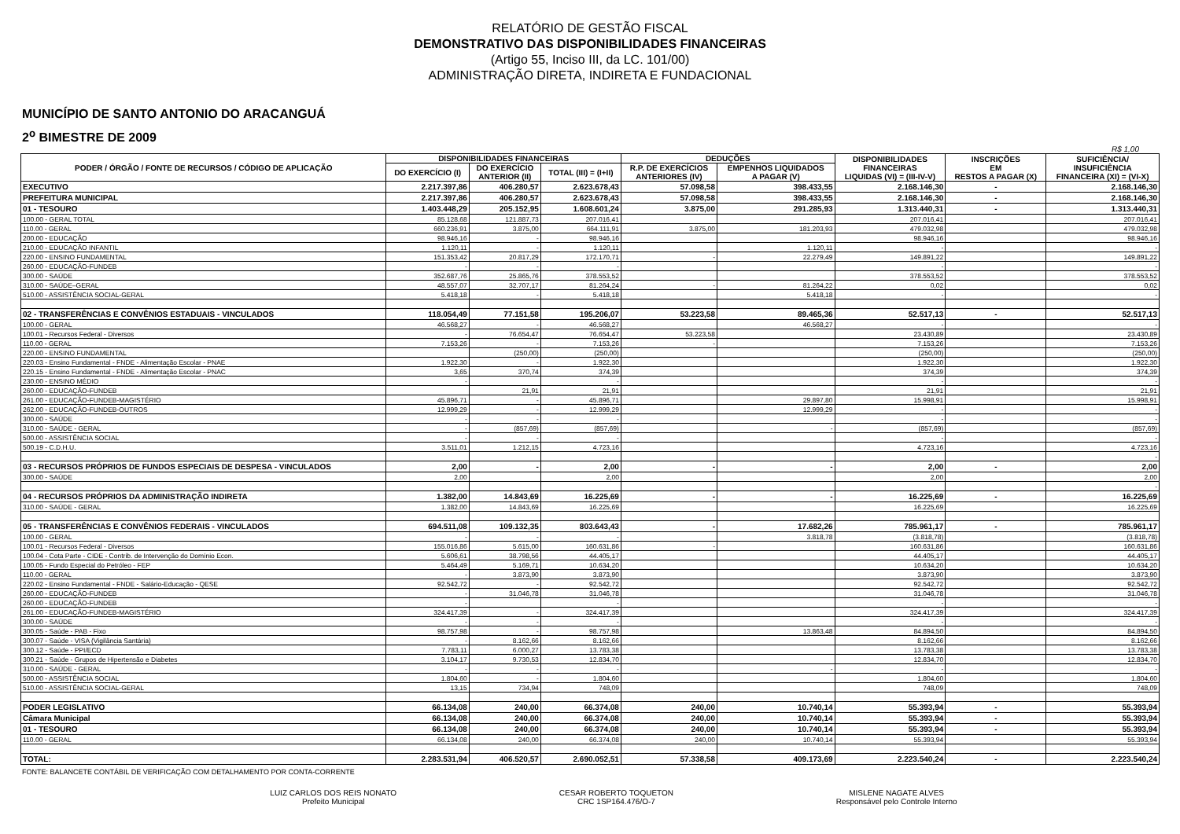RELATÓRIO DE GESTÃO FISCAL
DEMONSTRATIVO DAS DISPONIBILIDADES FINANCEIRAS
(Artigo 55, Inciso III, da LC. 101/00)
ADMINISTRAÇÃO DIRETA, INDIRETA E FUNDACIONAL
MUNICÍPIO DE SANTO ANTONIO DO ARACANGUÁ
2<sup>o</sup> BIMESTRE DE 2009
R$ 1,00
| PODER / ÓRGÃO / FONTE DE RECURSOS / CÓDIGO DE APLICAÇÃO | DISPONIBILIDADES FINANCEIRAS | | | DEDUÇÕES | | DISPONIBILIDADES FINANCEIRAS LIQUIDAS (VI) = (III-IV-V) | INSCRIÇÕES EM RESTOS A PAGAR (X) | SUFICIÊNCIA/ INSUFICIÊNCIA FINANCEIRA (XI) = (VI-X) |
| --- | --- | --- | --- | --- | --- | --- | --- | --- |
| | DO EXERCÍCIO (I) | DO EXERCÍCIO ANTERIOR (II) | TOTAL (III) = (I+II) | R.P. DE EXERCÍCIOS ANTERIORES (IV) | EMPENHOS LIQUIDADOS A PAGAR (V) | | | |
| EXECUTIVO | 2.217.397,86 | 406.280,57 | 2.623.678,43 | 57.098,58 | 398.433,55 | 2.168.146,30 | - | 2.168.146,30 |
| PREFEITURA MUNICIPAL | 2.217.397,86 | 406.280,57 | 2.623.678,43 | 57.098,58 | 398.433,55 | 2.168.146,30 | - | 2.168.146,30 |
| 01 - TESOURO | 1.403.448,29 | 205.152,95 | 1.608.601,24 | 3.875,00 | 291.285,93 | 1.313.440,31 | - | 1.313.440,31 |
| 100.00 - GERAL TOTAL | 85.128,68 | 121.887,73 | 207.016,41 | | | 207.016,41 | | 207.016,41 |
| 110.00 - GERAL | 660.236,91 | 3.875,00 | 664.111,91 | 3.875,00 | 181.203,93 | 479.032,98 | | 479.032,98 |
| 200.00 - EDUCAÇÃO | 98.946,16 | - | 98.946,16 | | | 98.946,16 | | 98.946,16 |
| 210.00 - EDUCAÇÃO INFANTIL | 1.120,11 | - | 1.120,11 | | 1.120,11 | - | | - |
| 220.00 - ENSINO FUNDAMENTAL | 151.353,42 | 20.817,29 | 172.170,71 | - | 22.279,49 | 149.891,22 | | 149.891,22 |
| 260.00 - EDUCAÇÃO-FUNDEB | - | - | - | | | - | | - |
| 300.00 - SAÚDE | 352.687,76 | 25.865,76 | 378.553,52 | | | 378.553,52 | | 378.553,52 |
| 310.00 - SAÚDE–GERAL | 48.557,07 | 32.707,17 | 81.264,24 | - | 81.264,22 | 0,02 | | 0,02 |
| 510.00 - ASSISTÊNCIA SOCIAL-GERAL | 5.418,18 | - | 5.418,18 | | 5.418,18 | - | | - |
| 02 - TRANSFERÊNCIAS E CONVÊNIOS ESTADUAIS - VINCULADOS | 118.054,49 | 77.151,58 | 195.206,07 | 53.223,58 | 89.465,36 | 52.517,13 | - | 52.517,13 |
| 100.00 - GERAL | 46.568,27 | - | 46.568,27 | | 46.568,27 | - | | - |
| 100.01 - Recursos Federal - Diversos | - | 76.654,47 | 76.654,47 | 53.223,58 | | 23.430,89 | | 23.430,89 |
| 110.00 - GERAL | 7.153,26 | - | 7.153,26 | - | | 7.153,26 | | 7.153,26 |
| 220.00 - ENSINO FUNDAMENTAL | | (250,00) | (250,00) | | | (250,00) | | (250,00) |
| 220.03 - Ensino Fundamental - FNDE - Alimentação Escolar - PNAE | 1.922,30 | - | 1.922,30 | | | 1.922,30 | | 1.922,30 |
| 220.15 - Ensino Fundamental - FNDE - Alimentação Escolar - PNAC | 3,65 | 370,74 | 374,39 | | | 374,39 | | 374,39 |
| 230.00 - ENSINO MÉDIO | - | | - | | | - | | - |
| 260.00 - EDUCAÇÃO-FUNDEB | | 21,91 | 21,91 | | | 21,91 | | 21,91 |
| 261.00 - EDUCAÇÃO-FUNDEB-MAGISTÉRIO | 45.896,71 | - | 45.896,71 | | 29.897,80 | 15.998,91 | | 15.998,91 |
| 262.00 - EDUCAÇÃO-FUNDEB-OUTROS | 12.999,29 | - | 12.999,29 | | 12.999,29 | - | | - |
| 300.00 - SAÚDE | - | - | - | | | - | | - |
| 310.00 - SAÚDE - GERAL | - | (857,69) | (857,69) | | - | (857,69) | | (857,69) |
| 500.00 - ASSISTÊNCIA SOCIAL | - | - | - | | | - | | - |
| 500.19 - C.D.H.U. | 3.511,01 | 1.212,15 | 4.723,16 | | | 4.723,16 | | 4.723,16 |
| | | | | | | | | - |
| 03 - RECURSOS PRÓPRIOS DE FUNDOS ESPECIAIS DE DESPESA - VINCULADOS | 2,00 | - | 2,00 | - | - | 2,00 | - | 2,00 |
| 300.00 - SAÚDE | 2,00 | | 2,00 | | | 2,00 | | 2,00 |
| | | | | | | | | - |
| 04 - RECURSOS PRÓPRIOS DA ADMINISTRAÇÃO INDIRETA | 1.382,00 | 14.843,69 | 16.225,69 | - | - | 16.225,69 | - | 16.225,69 |
| 310.00 - SAÚDE - GERAL | 1.382,00 | 14.843,69 | 16.225,69 | | | 16.225,69 | | 16.225,69 |
| 05 - TRANSFERÊNCIAS E CONVÊNIOS FEDERAIS - VINCULADOS | 694.511,08 | 109.132,35 | 803.643,43 | - | 17.682,26 | 785.961,17 | - | 785.961,17 |
| 100.00 - GERAL | - | - | - | | 3.818,78 | (3.818,78) | | (3.818,78) |
| 100.01 - Recursos Federal - Diversos | 155.016,86 | 5.615,00 | 160.631,86 | - | | 160.631,86 | | 160.631,86 |
| 100.04 - Cota Parte - CIDE - Contrib. de Intervenção do Domínio Econ. | 5.606,61 | 38.798,56 | 44.405,17 | | | 44.405,17 | | 44.405,17 |
| 100.05 - Fundo Especial do Petróleo - FEP | 5.464,49 | 5.169,71 | 10.634,20 | | | 10.634,20 | | 10.634,20 |
| 110.00 - GERAL | - | 3.873,90 | 3.873,90 | | | 3.873,90 | | 3.873,90 |
| 220.02 - Ensino Fundamental - FNDE - Salário-Educação - QESE | 92.542,72 | - | 92.542,72 | | | 92.542,72 | | 92.542,72 |
| 260.00 - EDUCAÇÃO-FUNDEB | - | 31.046,78 | 31.046,78 | | | 31.046,78 | | 31.046,78 |
| 260.00 - EDUCAÇÃO-FUNDEB | - | | - | | | - | | - |
| 261.00 - EDUCAÇÃO-FUNDEB-MAGISTÉRIO | 324.417,39 | - | 324.417,39 | | | 324.417,39 | | 324.417,39 |
| 300.00 - SAÚDE | - | - | - | | | - | | - |
| 300.05 - Saúde - PAB - Fixo | 98.757,98 | - | 98.757,98 | | 13.863,48 | 84.894,50 | | 84.894,50 |
| 300.07 - Saúde - VISA (Vigilância Santária) | - | 8.162,66 | 8.162,66 | | | 8.162,66 | | 8.162,66 |
| 300.12 - Saúde - PPI/ECD | 7.783,11 | 6.000,27 | 13.783,38 | | | 13.783,38 | | 13.783,38 |
| 300.21 - Saúde - Grupos de Hipertensão e Diabetes | 3.104,17 | 9.730,53 | 12.834,70 | | | 12.834,70 | | 12.834,70 |
| 310.00 - SAÚDE - GERAL | - | - | - | | - | - | | - |
| 500.00 - ASSISTÊNCIA SOCIAL | 1.804,60 | - | 1.804,60 | | | 1.804,60 | | 1.804,60 |
| 510.00 - ASSISTÊNCIA SOCIAL-GERAL | 13,15 | 734,94 | 748,09 | | | 748,09 | | 748,09 |
| PODER LEGISLATIVO | 66.134,08 | 240,00 | 66.374,08 | 240,00 | 10.740,14 | 55.393,94 | - | 55.393,94 |
| Câmara Municipal | 66.134,08 | 240,00 | 66.374,08 | 240,00 | 10.740,14 | 55.393,94 | - | 55.393,94 |
| 01 - TESOURO | 66.134,08 | 240,00 | 66.374,08 | 240,00 | 10.740,14 | 55.393,94 | - | 55.393,94 |
| 110.00 - GERAL | 66.134,08 | 240,00 | 66.374,08 | 240,00 | 10.740,14 | 55.393,94 | | 55.393,94 |
| TOTAL: | 2.283.531,94 | 406.520,57 | 2.690.052,51 | 57.338,58 | 409.173,69 | 2.223.540,24 | - | 2.223.540,24 |
FONTE: BALANCETE CONTÁBIL DE VERIFICAÇÃO COM DETALHAMENTO POR CONTA-CORRENTE
LUIZ CARLOS DOS REIS NONATO
Prefeito Municipal
CESAR ROBERTO TOQUETON
CRC 1SP164.476/O-7
MISLENE NAGATE ALVES
Responsável pelo Controle Interno